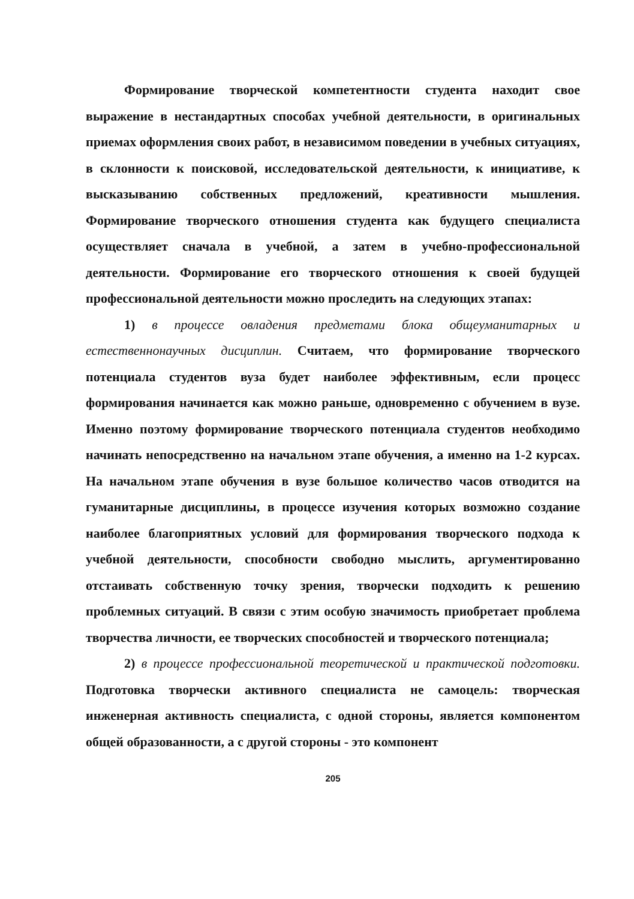Формирование творческой компетентности студента находит свое выражение в нестандартных способах учебной деятельности, в оригинальных приемах оформления своих работ, в независимом поведении в учебных ситуациях, в склонности к поисковой, исследовательской деятельности, к инициативе, к высказыванию собственных предложений, креативности мышления. Формирование творческого отношения студента как будущего специалиста осуществляет сначала в учебной, а затем в учебно-профессиональной деятельности. Формирование его творческого отношения к своей будущей профессиональной деятельности можно проследить на следующих этапах:
1) в процессе овладения предметами блока общеуманитарных и естественнонаучных дисциплин. Считаем, что формирование творческого потенциала студентов вуза будет наиболее эффективным, если процесс формирования начинается как можно раньше, одновременно с обучением в вузе. Именно поэтому формирование творческого потенциала студентов необходимо начинать непосредственно на начальном этапе обучения, а именно на 1-2 курсах. На начальном этапе обучения в вузе большое количество часов отводится на гуманитарные дисциплины, в процессе изучения которых возможно создание наиболее благоприятных условий для формирования творческого подхода к учебной деятельности, способности свободно мыслить, аргументированно отстаивать собственную точку зрения, творчески подходить к решению проблемных ситуаций. В связи с этим особую значимость приобретает проблема творчества личности, ее творческих способностей и творческого потенциала;
2) в процессе профессиональной теоретической и практической подготовки. Подготовка творчески активного специалиста не самоцель: творческая инженерная активность специалиста, с одной стороны, является компонентом общей образованности, а с другой стороны - это компонент
205